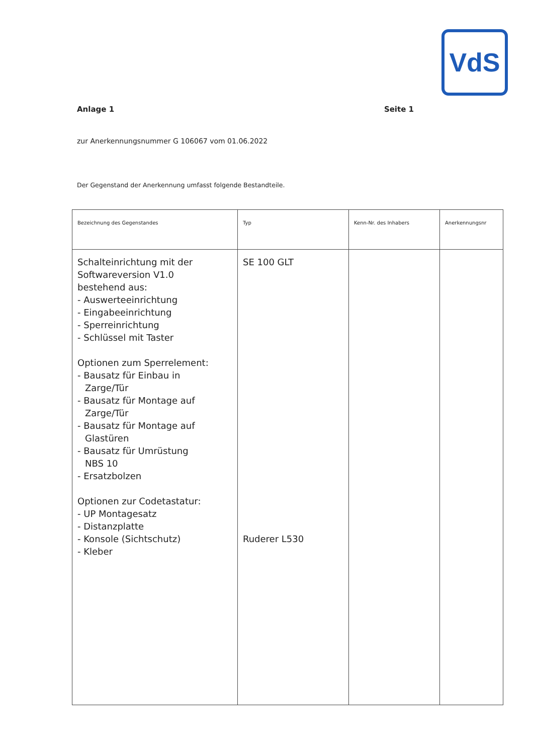VdS
Anlage 1 Seite 1
zur Anerkennungsnummer G 106067 vom 01.06.2022
Der Gegenstand der Anerkennung umfasst folgende Bestandteile.
| Bezeichnung des Gegenstandes | Typ | Kenn-Nr. des Inhabers | Anerkennungsnr |
| --- | --- | --- | --- |
| Schalteinrichtung mit der Softwareversion V1.0 bestehend aus: - Auswerteeinrichtung - Eingabeeinrichtung - Sperreinrichtung - Schlüssel mit Taster Optionen zum Sperrelement: - Bausatz für Einbau in Zarge/Tür - Bausatz für Montage auf Zarge/Tür - Bausatz für Montage auf Glastüren - Bausatz für Umrüstung NBS 10 - Ersatzbolzen Optionen zur Codetastatur: - UP Montagesatz - Distanzplatte - Konsole (Sichtschutz) - Kleber | SE 100 GLT Ruderer L530 | | |